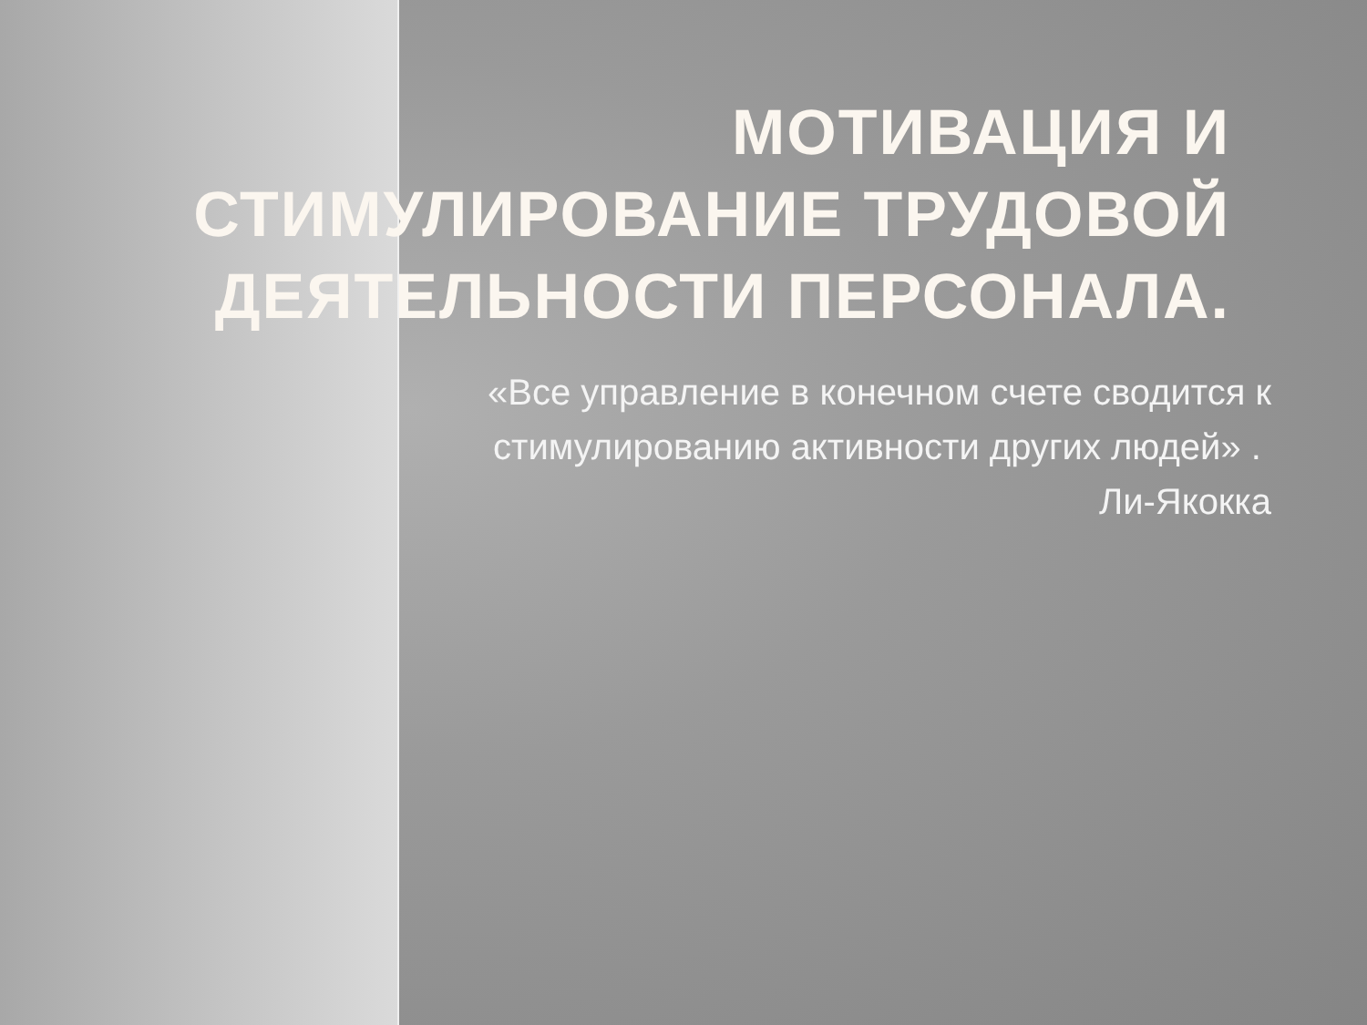МОТИВАЦИЯ И СТИМУЛИРОВАНИЕ ТРУДОВОЙ ДЕЯТЕЛЬНОСТИ ПЕРСОНАЛА.
«Все управление в конечном счете сводится к стимулированию активности других людей» . Ли-Якокка